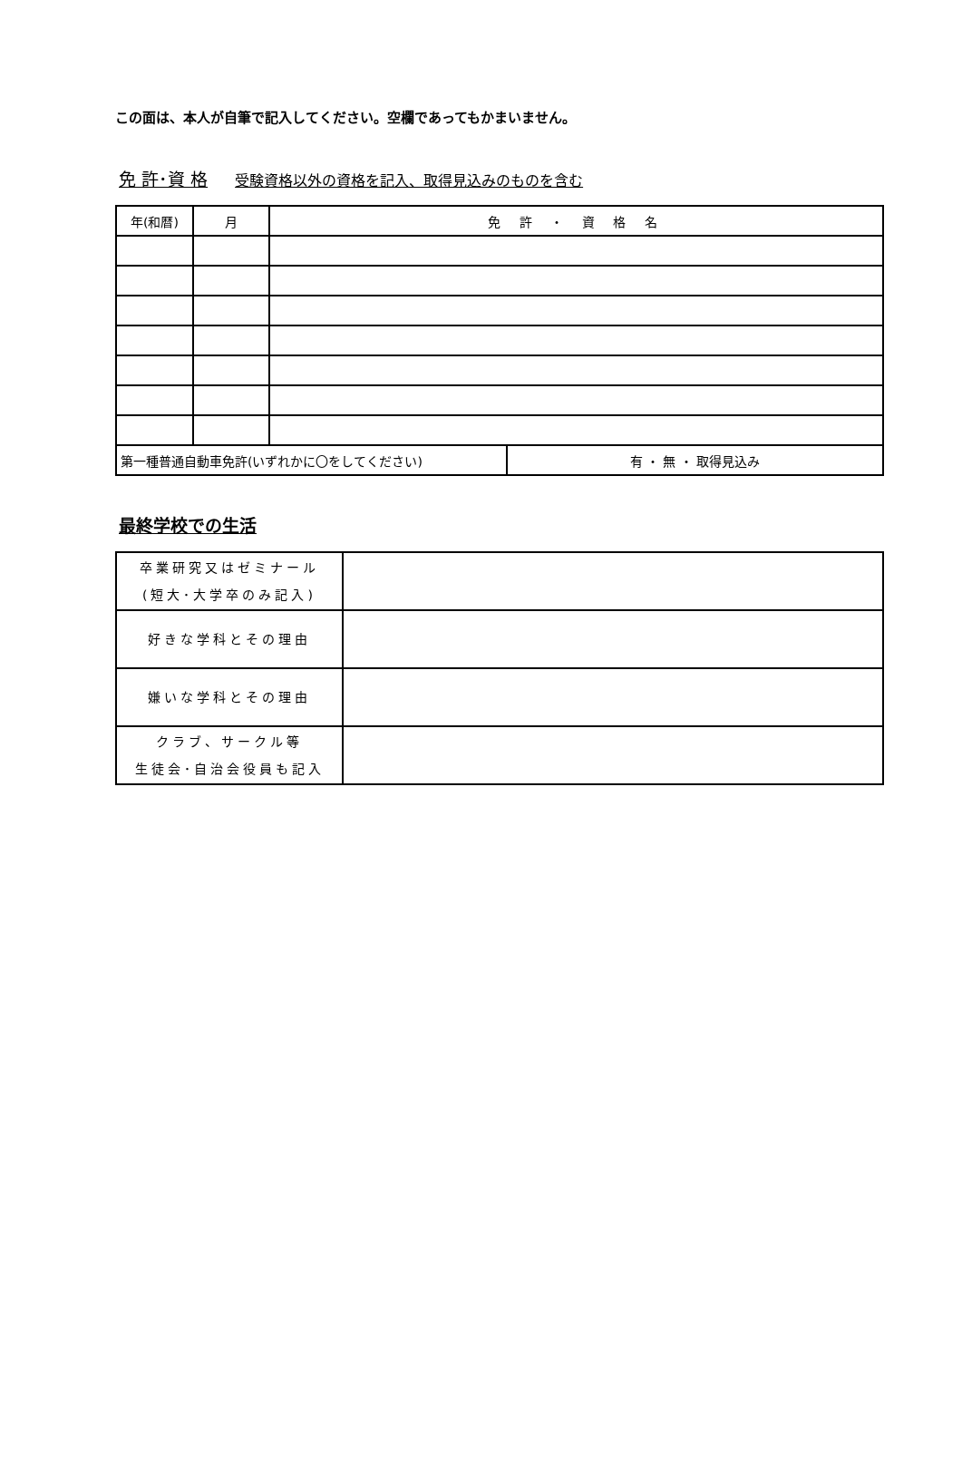この面は、本人が自筆で記入してください。空欄であってもかまいません。
免 許･資 格 受験資格以外の資格を記入、取得見込みのものを含む
| 年(和暦) | 月 | 免 許 ・ 資 格 名 | |
| --- | --- | --- | --- |
| 第一種普通自動車免許(いずれかに〇をしてください) | | | 有 ・ 無 ・ 取得見込み |
最終学校での生活
| 卒業研究又はゼミナール (短大･大学卒のみ記入) | |
| 好きな学科とその理由 | |
| 嫌いな学科とその理由 | |
| クラブ、サークル等 生徒会･自治会役員も記入 | |